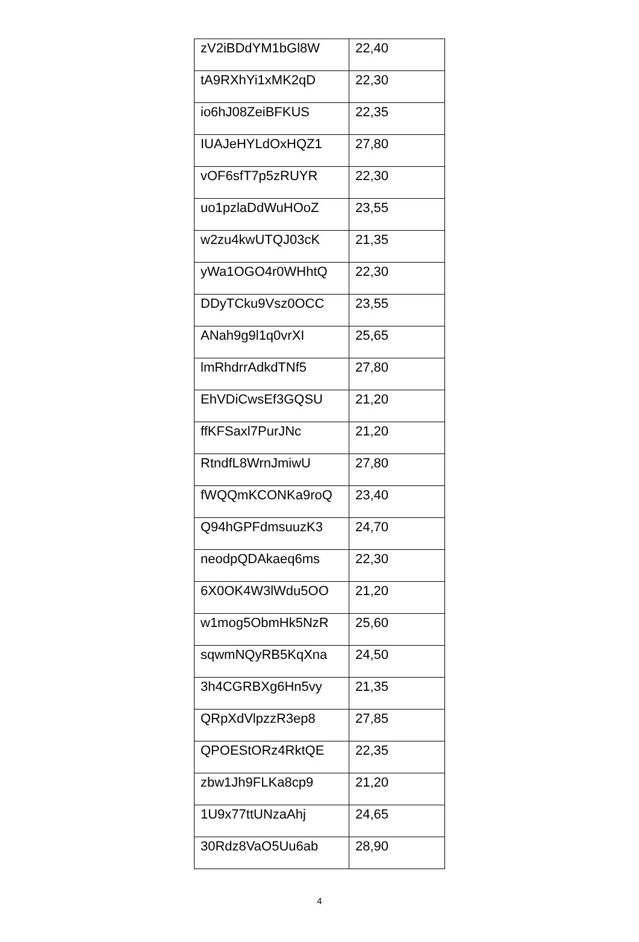| zV2iBDdYM1bGl8W | 22,40 |
| tA9RXhYi1xMK2qD | 22,30 |
| io6hJ08ZeiBFKUS | 22,35 |
| IUAJeHYLdOxHQZ1 | 27,80 |
| vOF6sfT7p5zRUYR | 22,30 |
| uo1pzlaDdWuHOoZ | 23,55 |
| w2zu4kwUTQJ03cK | 21,35 |
| yWa1OGO4r0WHhtQ | 22,30 |
| DDyTCku9Vsz0OCC | 23,55 |
| ANah9g9l1q0vrXI | 25,65 |
| lmRhdrrAdkdTNf5 | 27,80 |
| EhVDiCwsEf3GQSU | 21,20 |
| ffKFSaxl7PurJNc | 21,20 |
| RtndfL8WrnJmiwU | 27,80 |
| fWQQmKCONKa9roQ | 23,40 |
| Q94hGPFdmsuuzK3 | 24,70 |
| neodpQDAkaeq6ms | 22,30 |
| 6X0OK4W3lWdu5OO | 21,20 |
| w1mog5ObmHk5NzR | 25,60 |
| sqwmNQyRB5KqXna | 24,50 |
| 3h4CGRBXg6Hn5vy | 21,35 |
| QRpXdVlpzzR3ep8 | 27,85 |
| QPOEStORz4RktQE | 22,35 |
| zbw1Jh9FLKa8cp9 | 21,20 |
| 1U9x77ttUNzaAhj | 24,65 |
| 30Rdz8VaO5Uu6ab | 28,90 |
4